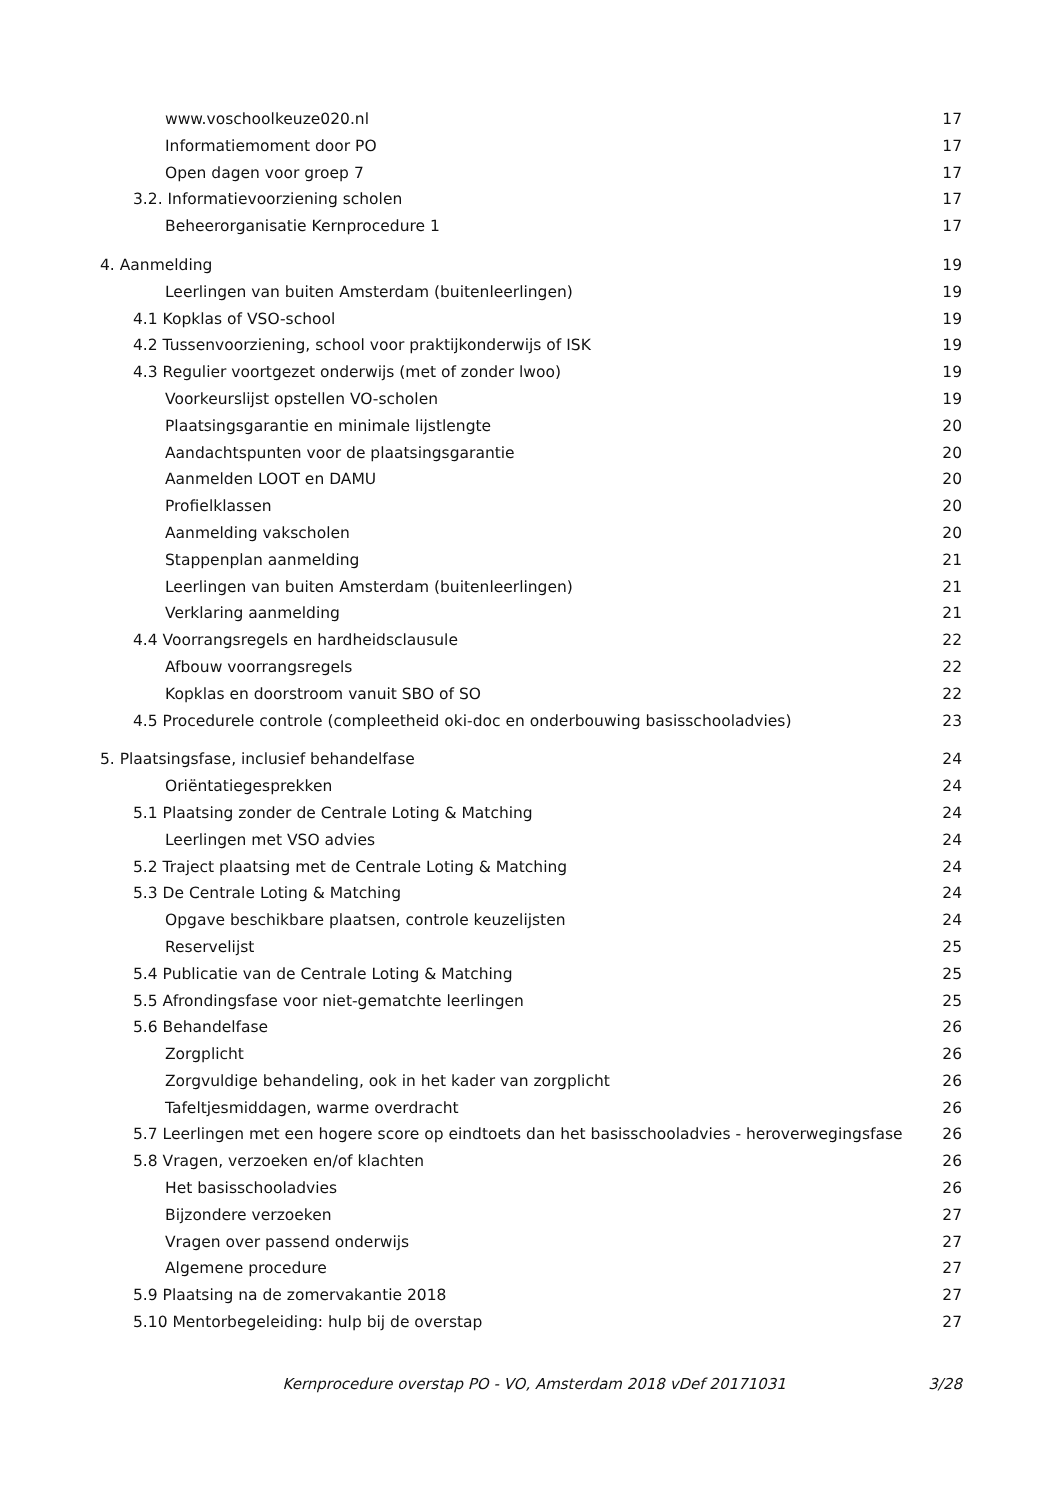www.voschoolkeuze020.nl 17
Informatiemoment door PO 17
Open dagen voor groep 7 17
3.2. Informatievoorziening scholen 17
Beheerorganisatie Kernprocedure 1 17
4. Aanmelding 19
Leerlingen van buiten Amsterdam (buitenleerlingen) 19
4.1 Kopklas of VSO-school 19
4.2 Tussenvoorziening, school voor praktijkonderwijs of ISK 19
4.3 Regulier voortgezet onderwijs (met of zonder lwoo) 19
Voorkeurslijst opstellen VO-scholen 19
Plaatsingsgarantie en minimale lijstlengte 20
Aandachtspunten voor de plaatsingsgarantie 20
Aanmelden LOOT en DAMU 20
Profielklassen 20
Aanmelding vakscholen 20
Stappenplan aanmelding 21
Leerlingen van buiten Amsterdam (buitenleerlingen) 21
Verklaring aanmelding 21
4.4 Voorrangsregels en hardheidsclausule 22
Afbouw voorrangsregels 22
Kopklas en doorstroom vanuit SBO of SO 22
4.5 Procedurele controle (compleetheid oki-doc en onderbouwing basisschooladvies) 23
5. Plaatsingsfase, inclusief behandelfase 24
Oriëntatiegesprekken 24
5.1 Plaatsing zonder de Centrale Loting & Matching 24
Leerlingen met VSO advies 24
5.2 Traject plaatsing met de Centrale Loting & Matching 24
5.3 De Centrale Loting & Matching 24
Opgave beschikbare plaatsen, controle keuzelijsten 24
Reservelijst 25
5.4 Publicatie van de Centrale Loting & Matching 25
5.5 Afrondingsfase voor niet-gematchte leerlingen 25
5.6 Behandelfase 26
Zorgplicht 26
Zorgvuldige behandeling, ook in het kader van zorgplicht 26
Tafeltjesmiddagen, warme overdracht 26
5.7 Leerlingen met een hogere score op eindtoets dan het basisschooladvies - heroverwegingsfase 26
5.8 Vragen, verzoeken en/of klachten 26
Het basisschooladvies 26
Bijzondere verzoeken 27
Vragen over passend onderwijs 27
Algemene procedure 27
5.9 Plaatsing na de zomervakantie 2018 27
5.10 Mentorbegeleiding: hulp bij de overstap 27
Kernprocedure overstap PO - VO, Amsterdam 2018 vDef 20171031 3/28